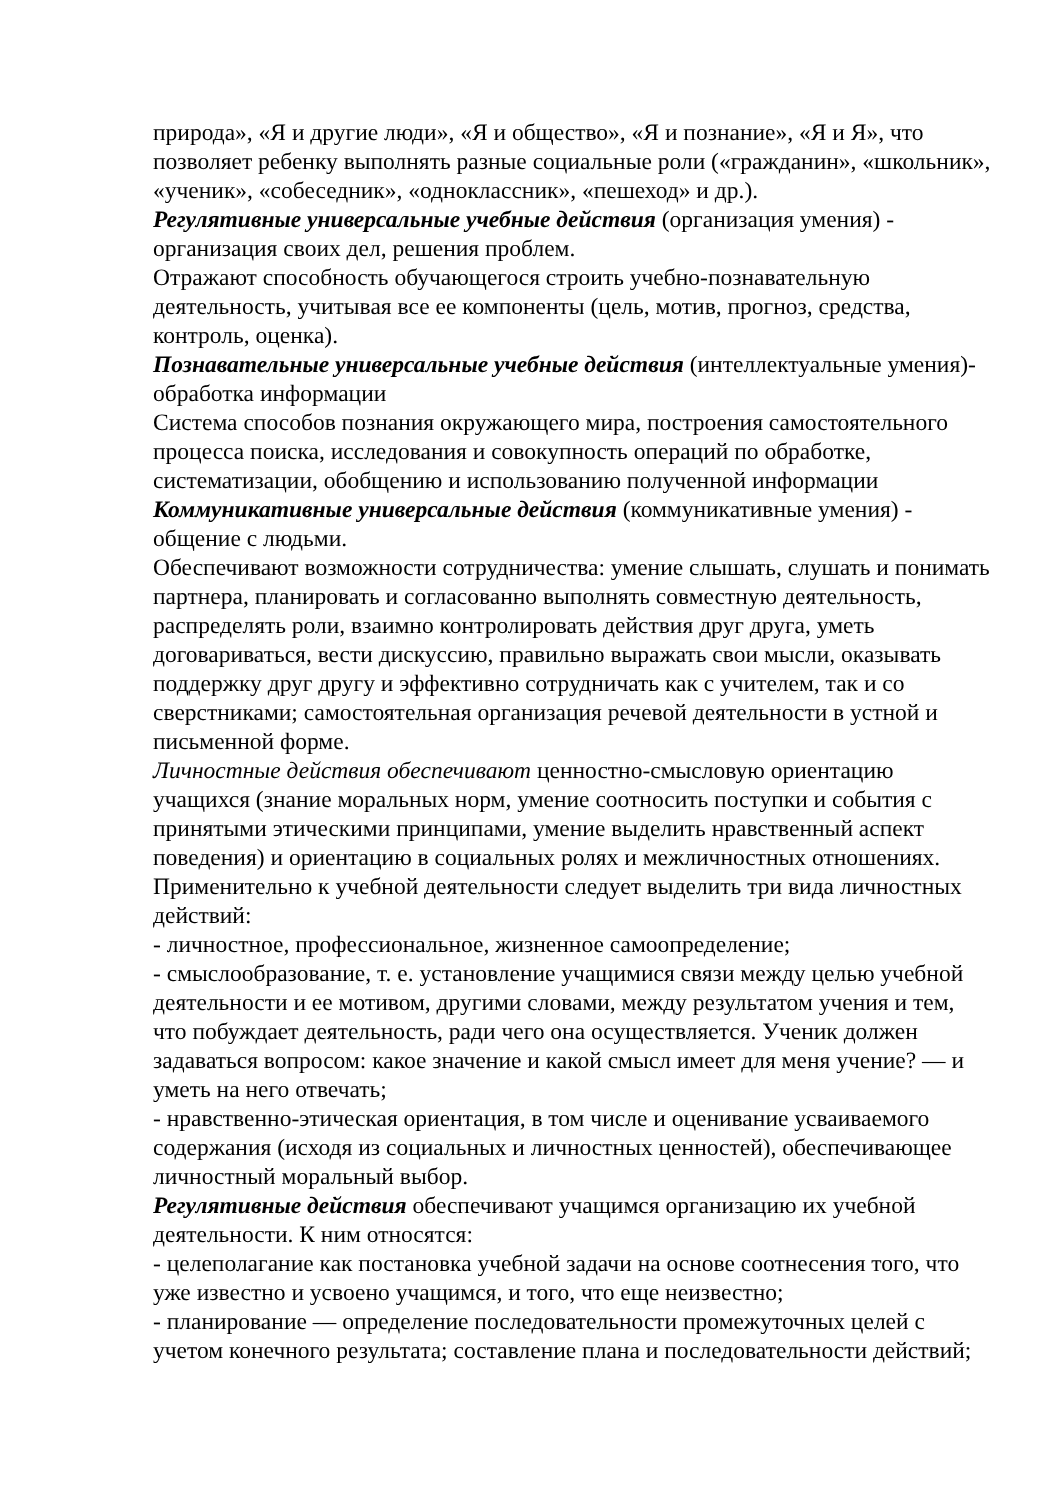природа», «Я и другие люди», «Я и общество», «Я и познание», «Я и Я», что позволяет ребенку выполнять разные социальные роли («гражданин», «школьник», «ученик», «собеседник», «одноклассник», «пешеход» и др.).
Регулятивные универсальные учебные действия (организация умения) - организация своих дел, решения проблем.
Отражают способность обучающегося строить учебно-познавательную деятельность, учитывая все ее компоненты (цель, мотив, прогноз, средства, контроль, оценка).
Познавательные универсальные учебные действия (интеллектуальные умения)-обработка информации
Система способов познания окружающего мира, построения самостоятельного процесса поиска, исследования и совокупность операций по обработке, систематизации, обобщению и использованию полученной информации
Коммуникативные универсальные действия (коммуникативные умения) - общение с людьми.
Обеспечивают возможности сотрудничества: умение слышать, слушать и понимать партнера, планировать и согласованно выполнять совместную деятельность, распределять роли, взаимно контролировать действия друг друга, уметь договариваться, вести дискуссию, правильно выражать свои мысли, оказывать поддержку друг другу и эффективно сотрудничать как с учителем, так и со сверстниками; самостоятельная организация речевой деятельности в устной и письменной форме.
Личностные действия обеспечивают ценностно-смысловую ориентацию учащихся (знание моральных норм, умение соотносить поступки и события с принятыми этическими принципами, умение выделить нравственный аспект поведения) и ориентацию в социальных ролях и межличностных отношениях. Применительно к учебной деятельности следует выделить три вида личностных действий:
- личностное, профессиональное, жизненное самоопределение;
- смыслообразование, т. е. установление учащимися связи между целью учебной деятельности и ее мотивом, другими словами, между результатом учения и тем, что побуждает деятельность, ради чего она осуществляется. Ученик должен задаваться вопросом: какое значение и какой смысл имеет для меня учение? — и уметь на него отвечать;
- нравственно-этическая ориентация, в том числе и оценивание усваиваемого содержания (исходя из социальных и личностных ценностей), обеспечивающее личностный моральный выбор.
Регулятивные действия обеспечивают учащимся организацию их учебной деятельности. К ним относятся:
- целеполагание как постановка учебной задачи на основе соотнесения того, что уже известно и усвоено учащимся, и того, что еще неизвестно;
- планирование — определение последовательности промежуточных целей с учетом конечного результата; составление плана и последовательности действий;